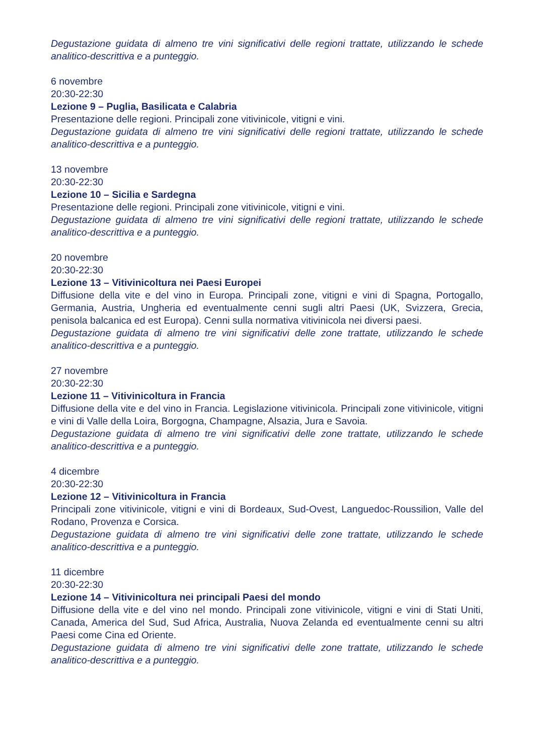Degustazione guidata di almeno tre vini significativi delle regioni trattate, utilizzando le schede analitico-descrittiva e a punteggio.
6 novembre
20:30-22:30
Lezione 9 – Puglia, Basilicata e Calabria
Presentazione delle regioni. Principali zone vitivinicole, vitigni e vini.
Degustazione guidata di almeno tre vini significativi delle regioni trattate, utilizzando le schede analitico-descrittiva e a punteggio.
13 novembre
20:30-22:30
Lezione 10 – Sicilia e Sardegna
Presentazione delle regioni. Principali zone vitivinicole, vitigni e vini.
Degustazione guidata di almeno tre vini significativi delle regioni trattate, utilizzando le schede analitico-descrittiva e a punteggio.
20 novembre
20:30-22:30
Lezione 13 – Vitivinicoltura nei Paesi Europei
Diffusione della vite e del vino in Europa. Principali zone, vitigni e vini di Spagna, Portogallo, Germania, Austria, Ungheria ed eventualmente cenni sugli altri Paesi (UK, Svizzera, Grecia, penisola balcanica ed est Europa). Cenni sulla normativa vitivinicola nei diversi paesi.
Degustazione guidata di almeno tre vini significativi delle zone trattate, utilizzando le schede analitico-descrittiva e a punteggio.
27 novembre
20:30-22:30
Lezione 11 – Vitivinicoltura in Francia
Diffusione della vite e del vino in Francia. Legislazione vitivinicola. Principali zone vitivinicole, vitigni e vini di Valle della Loira, Borgogna, Champagne, Alsazia, Jura e Savoia.
Degustazione guidata di almeno tre vini significativi delle zone trattate, utilizzando le schede analitico-descrittiva e a punteggio.
4 dicembre
20:30-22:30
Lezione 12 – Vitivinicoltura in Francia
Principali zone vitivinicole, vitigni e vini di Bordeaux, Sud-Ovest, Languedoc-Roussilion, Valle del Rodano, Provenza e Corsica.
Degustazione guidata di almeno tre vini significativi delle zone trattate, utilizzando le schede analitico-descrittiva e a punteggio.
11 dicembre
20:30-22:30
Lezione 14 – Vitivinicoltura nei principali Paesi del mondo
Diffusione della vite e del vino nel mondo. Principali zone vitivinicole, vitigni e vini di Stati Uniti, Canada, America del Sud, Sud Africa, Australia, Nuova Zelanda ed eventualmente cenni su altri Paesi come Cina ed Oriente.
Degustazione guidata di almeno tre vini significativi delle zone trattate, utilizzando le schede analitico-descrittiva e a punteggio.